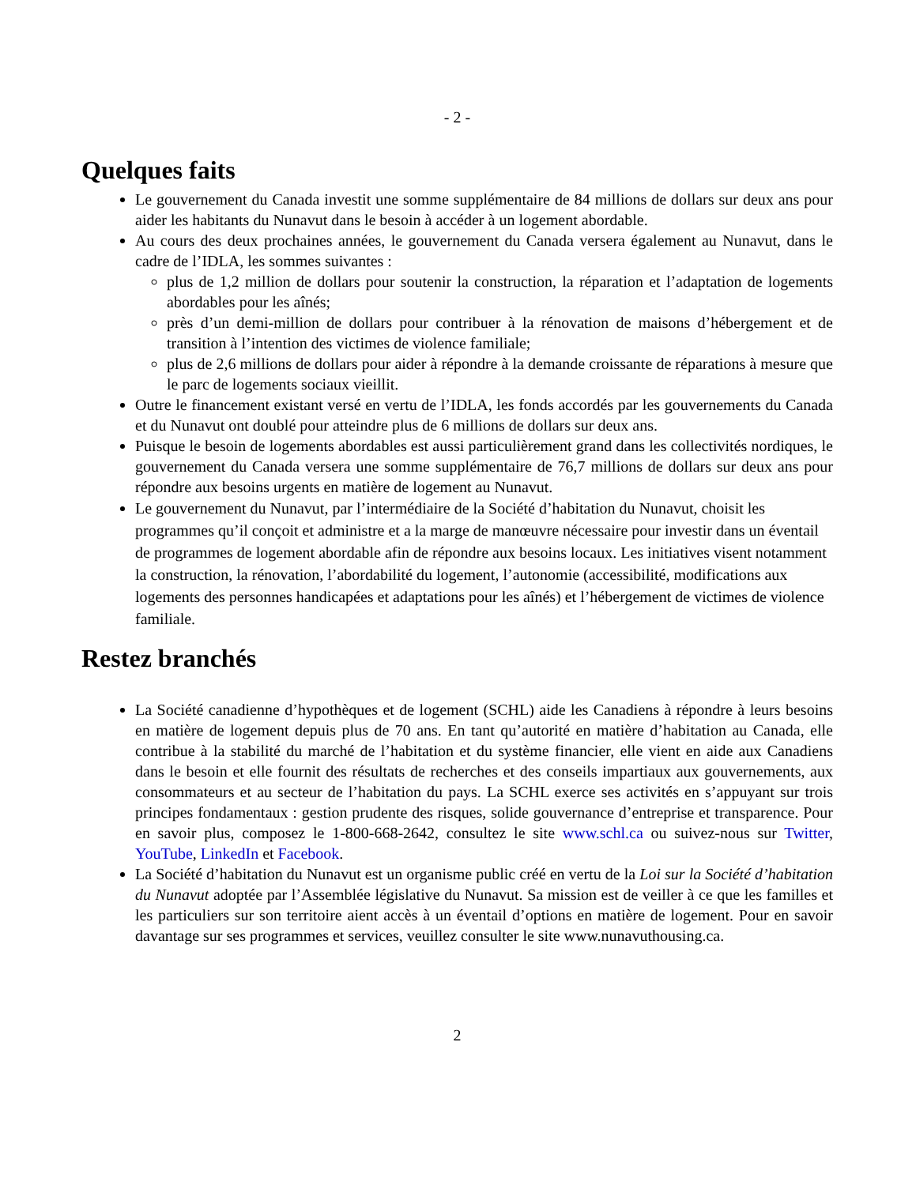- 2 -
Quelques faits
Le gouvernement du Canada investit une somme supplémentaire de 84 millions de dollars sur deux ans pour aider les habitants du Nunavut dans le besoin à accéder à un logement abordable.
Au cours des deux prochaines années, le gouvernement du Canada versera également au Nunavut, dans le cadre de l’IDLA, les sommes suivantes :
plus de 1,2 million de dollars pour soutenir la construction, la réparation et l’adaptation de logements abordables pour les aînés;
près d’un demi-million de dollars pour contribuer à la rénovation de maisons d’hébergement et de transition à l’intention des victimes de violence familiale;
plus de 2,6 millions de dollars pour aider à répondre à la demande croissante de réparations à mesure que le parc de logements sociaux vieillit.
Outre le financement existant versé en vertu de l’IDLA, les fonds accordés par les gouvernements du Canada et du Nunavut ont doublé pour atteindre plus de 6 millions de dollars sur deux ans.
Puisque le besoin de logements abordables est aussi particulièrement grand dans les collectivités nordiques, le gouvernement du Canada versera une somme supplémentaire de 76,7 millions de dollars sur deux ans pour répondre aux besoins urgents en matière de logement au Nunavut.
Le gouvernement du Nunavut, par l’intermédiaire de la Société d’habitation du Nunavut, choisit les programmes qu’il conçoit et administre et a la marge de manœuvre nécessaire pour investir dans un éventail de programmes de logement abordable afin de répondre aux besoins locaux. Les initiatives visent notamment la construction, la rénovation, l’abordabilité du logement, l’autonomie (accessibilité, modifications aux logements des personnes handicapées et adaptations pour les aînés) et l’hébergement de victimes de violence familiale.
Restez branchés
La Société canadienne d’hypothèques et de logement (SCHL) aide les Canadiens à répondre à leurs besoins en matière de logement depuis plus de 70 ans. En tant qu’autorité en matière d’habitation au Canada, elle contribue à la stabilité du marché de l’habitation et du système financier, elle vient en aide aux Canadiens dans le besoin et elle fournit des résultats de recherches et des conseils impartiaux aux gouvernements, aux consommateurs et au secteur de l’habitation du pays. La SCHL exerce ses activités en s’appuyant sur trois principes fondamentaux : gestion prudente des risques, solide gouvernance d’entreprise et transparence. Pour en savoir plus, composez le 1-800-668-2642, consultez le site www.schl.ca ou suivez-nous sur Twitter, YouTube, LinkedIn et Facebook.
La Société d’habitation du Nunavut est un organisme public créé en vertu de la Loi sur la Société d’habitation du Nunavut adoptée par l’Assemblée législative du Nunavut. Sa mission est de veiller à ce que les familles et les particuliers sur son territoire aient accès à un éventail d’options en matière de logement. Pour en savoir davantage sur ses programmes et services, veuillez consulter le site www.nunavuthousing.ca.
2